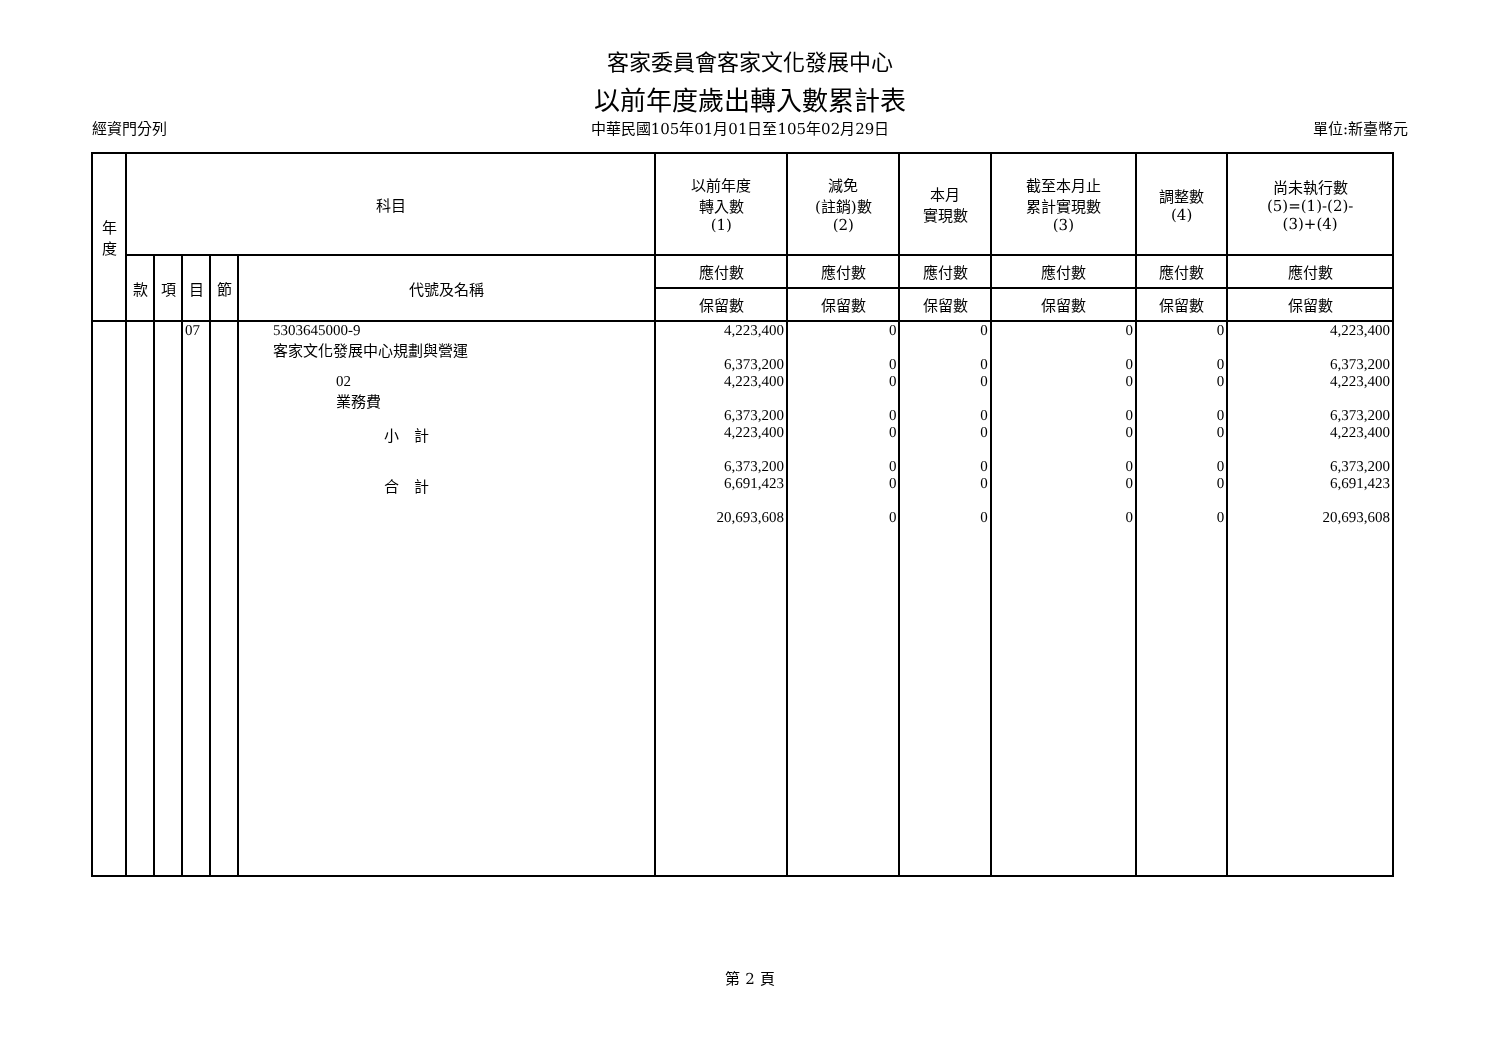客家委員會客家文化發展中心
以前年度歲出轉入數累計表
經資門分列 中華民國105年01月01日至105年02月29日 單位:新臺幣元
| 年 度 | 科目 | | | | | 以前年度 轉入數 (1) | 減免 (註銷)數 (2) | 本月 實現數 | 截至本月止 累計實現數 (3) | 調整數 (4) | 尚未執行數 (5)=(1)-(2)- (3)+(4) |
| --- | --- | --- | --- | --- | --- | --- | --- | --- | --- | --- | --- |
| | 款 | 項 | 目 | 節 | 代號及名稱 | 應付數 | 應付數 | 應付數 | 應付數 | 應付數 | 應付數 |
| | | | | | | 保留數 | 保留數 | 保留數 | 保留數 | 保留數 | 保留數 |
| | | | 07 | | 5303645000-9 客家文化發展中心規劃與營運 | 4,223,400 6,373,200 | 0 0 | 0 0 | 0 0 | 0 0 | 4,223,400 6,373,200 |
| | | | | | 02 業務費 | 4,223,400 6,373,200 | 0 0 | 0 0 | 0 0 | 0 0 | 4,223,400 6,373,200 |
| | | | | | 小 計 | 4,223,400 6,373,200 | 0 0 | 0 0 | 0 0 | 0 0 | 4,223,400 6,373,200 |
| | | | | | 合 計 | 6,691,423 20,693,608 | 0 0 | 0 0 | 0 0 | 0 0 | 6,691,423 20,693,608 |
第 2 頁